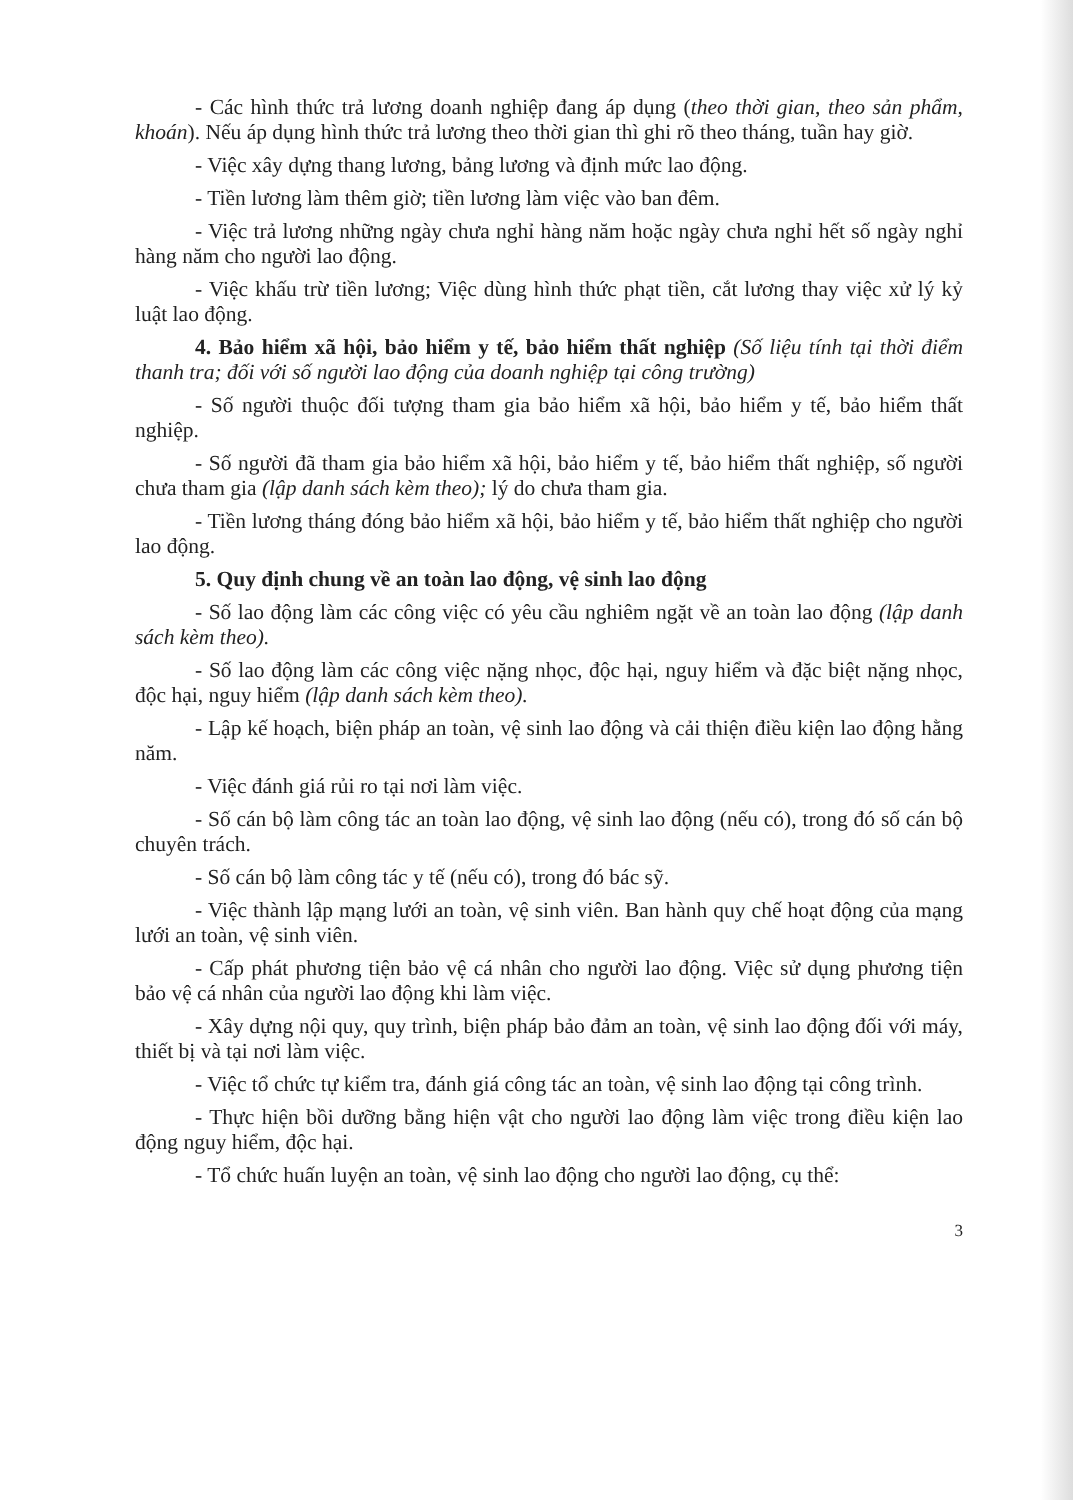- Các hình thức trả lương doanh nghiệp đang áp dụng (theo thời gian, theo sản phẩm, khoán). Nếu áp dụng hình thức trả lương theo thời gian thì ghi rõ theo tháng, tuần hay giờ.
- Việc xây dựng thang lương, bảng lương và định mức lao động.
- Tiền lương làm thêm giờ; tiền lương làm việc vào ban đêm.
- Việc trả lương những ngày chưa nghỉ hàng năm hoặc ngày chưa nghỉ hết số ngày nghỉ hàng năm cho người lao động.
- Việc khấu trừ tiền lương; Việc dùng hình thức phạt tiền, cắt lương thay việc xử lý kỷ luật lao động.
4. Bảo hiểm xã hội, bảo hiểm y tế, bảo hiểm thất nghiệp (Số liệu tính tại thời điểm thanh tra; đối với số người lao động của doanh nghiệp tại công trường)
- Số người thuộc đối tượng tham gia bảo hiểm xã hội, bảo hiểm y tế, bảo hiểm thất nghiệp.
- Số người đã tham gia bảo hiểm xã hội, bảo hiểm y tế, bảo hiểm thất nghiệp, số người chưa tham gia (lập danh sách kèm theo); lý do chưa tham gia.
- Tiền lương tháng đóng bảo hiểm xã hội, bảo hiểm y tế, bảo hiểm thất nghiệp cho người lao động.
5. Quy định chung về an toàn lao động, vệ sinh lao động
- Số lao động làm các công việc có yêu cầu nghiêm ngặt về an toàn lao động (lập danh sách kèm theo).
- Số lao động làm các công việc nặng nhọc, độc hại, nguy hiểm và đặc biệt nặng nhọc, độc hại, nguy hiểm (lập danh sách kèm theo).
- Lập kế hoạch, biện pháp an toàn, vệ sinh lao động và cải thiện điều kiện lao động hằng năm.
- Việc đánh giá rủi ro tại nơi làm việc.
- Số cán bộ làm công tác an toàn lao động, vệ sinh lao động (nếu có), trong đó số cán bộ chuyên trách.
- Số cán bộ làm công tác y tế (nếu có), trong đó bác sỹ.
- Việc thành lập mạng lưới an toàn, vệ sinh viên. Ban hành quy chế hoạt động của mạng lưới an toàn, vệ sinh viên.
- Cấp phát phương tiện bảo vệ cá nhân cho người lao động. Việc sử dụng phương tiện bảo vệ cá nhân của người lao động khi làm việc.
- Xây dựng nội quy, quy trình, biện pháp bảo đảm an toàn, vệ sinh lao động đối với máy, thiết bị và tại nơi làm việc.
- Việc tổ chức tự kiểm tra, đánh giá công tác an toàn, vệ sinh lao động tại công trình.
- Thực hiện bồi dưỡng bằng hiện vật cho người lao động làm việc trong điều kiện lao động nguy hiểm, độc hại.
- Tổ chức huấn luyện an toàn, vệ sinh lao động cho người lao động, cụ thể:
3